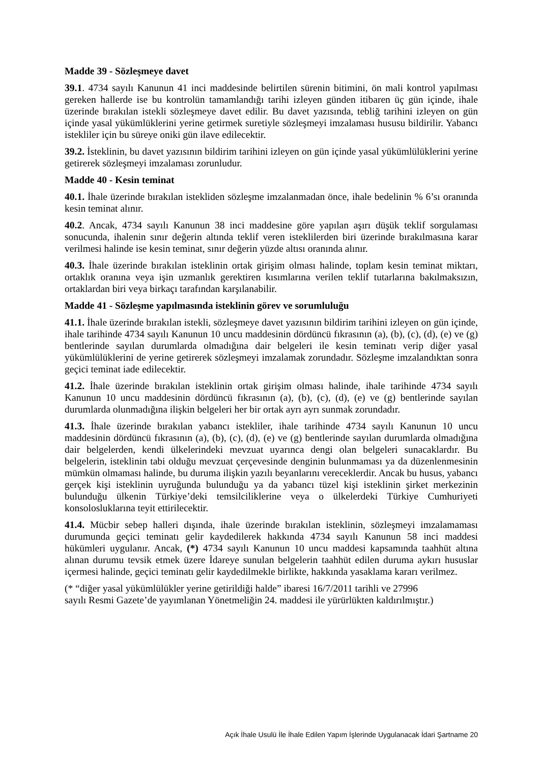Madde 39 - Sözleşmeye davet
39.1. 4734 sayılı Kanunun 41 inci maddesinde belirtilen sürenin bitimini, ön mali kontrol yapılması gereken hallerde ise bu kontrolün tamamlandığı tarihi izleyen günden itibaren üç gün içinde, ihale üzerinde bırakılan istekli sözleşmeye davet edilir. Bu davet yazısında, tebliğ tarihini izleyen on gün içinde yasal yükümlüklerini yerine getirmek suretiyle sözleşmeyi imzalaması hususu bildirilir. Yabancı istekliler için bu süreye oniki gün ilave edilecektir.
39.2. İsteklinin, bu davet yazısının bildirim tarihini izleyen on gün içinde yasal yükümlülüklerini yerine getirerek sözleşmeyi imzalaması zorunludur.
Madde 40 - Kesin teminat
40.1. İhale üzerinde bırakılan istekliden sözleşme imzalanmadan önce, ihale bedelinin % 6’sı oranında kesin teminat alınır.
40.2. Ancak, 4734 sayılı Kanunun 38 inci maddesine göre yapılan aşırı düşük teklif sorgulaması sonucunda, ihalenin sınır değerin altında teklif veren isteklilerden biri üzerinde bırakılmasına karar verilmesi halinde ise kesin teminat, sınır değerin yüzde altısı oranında alınır.
40.3. İhale üzerinde bırakılan isteklinin ortak girişim olması halinde, toplam kesin teminat miktarı, ortaklık oranına veya işin uzmanlık gerektiren kısımlarına verilen teklif tutarlarına bakılmaksızın, ortaklardan biri veya birkaçı tarafından karşılanabilir.
Madde 41 - Sözleşme yapılmasında isteklinin görev ve sorumluluğu
41.1. İhale üzerinde bırakılan istekli, sözleşmeye davet yazısının bildirim tarihini izleyen on gün içinde, ihale tarihinde 4734 sayılı Kanunun 10 uncu maddesinin dördüncü fıkrasının (a), (b), (c), (d), (e) ve (g) bentlerinde sayılan durumlarda olmadığına dair belgeleri ile kesin teminatı verip diğer yasal yükümlülüklerini de yerine getirerek sözleşmeyi imzalamak zorundadır. Sözleşme imzalandıktan sonra geçici teminat iade edilecektir.
41.2. İhale üzerinde bırakılan isteklinin ortak girişim olması halinde, ihale tarihinde 4734 sayılı Kanunun 10 uncu maddesinin dördüncü fıkrasının (a), (b), (c), (d), (e) ve (g) bentlerinde sayılan durumlarda olunmadığına ilişkin belgeleri her bir ortak ayrı ayrı sunmak zorundadır.
41.3. İhale üzerinde bırakılan yabancı istekliler, ihale tarihinde 4734 sayılı Kanunun 10 uncu maddesinin dördüncü fıkrasının (a), (b), (c), (d), (e) ve (g) bentlerinde sayılan durumlarda olmadığına dair belgelerden, kendi ülkelerindeki mevzuat uyarınca dengi olan belgeleri sunacaklardır. Bu belgelerin, isteklinin tabi olduğu mevzuat çerçevesinde denginin bulunmaması ya da düzenlenmesinin mümkün olmaması halinde, bu duruma ilişkin yazılı beyanlarını vereceklerdir. Ancak bu husus, yabancı gerçek kişi isteklinin uyruğunda bulunduğu ya da yabancı tüzel kişi isteklinin şirket merkezinin bulunduğu ülkenin Türkiye’deki temsilciliklerine veya o ülkelerdeki Türkiye Cumhuriyeti konsolosluklarına teyit ettirilecektir.
41.4. Mücbir sebep halleri dışında, ihale üzerinde bırakılan isteklinin, sözleşmeyi imzalamaması durumunda geçici teminatı gelir kaydedilerek hakkında 4734 sayılı Kanunun 58 inci maddesi hükümleri uygulanır. Ancak, (*) 4734 sayılı Kanunun 10 uncu maddesi kapsamında taahhüt altına alınan durumu tevsik etmek üzere İdareye sunulan belgelerin taahhüt edilen duruma aykırı hususlar içermesi halinde, geçici teminatı gelir kaydedilmekle birlikte, hakkında yasaklama kararı verilmez.
(* “diğer yasal yükümlülükler yerine getirildiği halde” ibaresi 16/7/2011 tarihli ve 27996
sayılı Resmi Gazete’de yayımlanan Yönetmeliğin 24. maddesi ile yürürlükten kaldırılmıştır.)
Açık İhale Usulü İle İhale Edilen Yapım İşlerinde Uygulanacak İdari Şartname 20